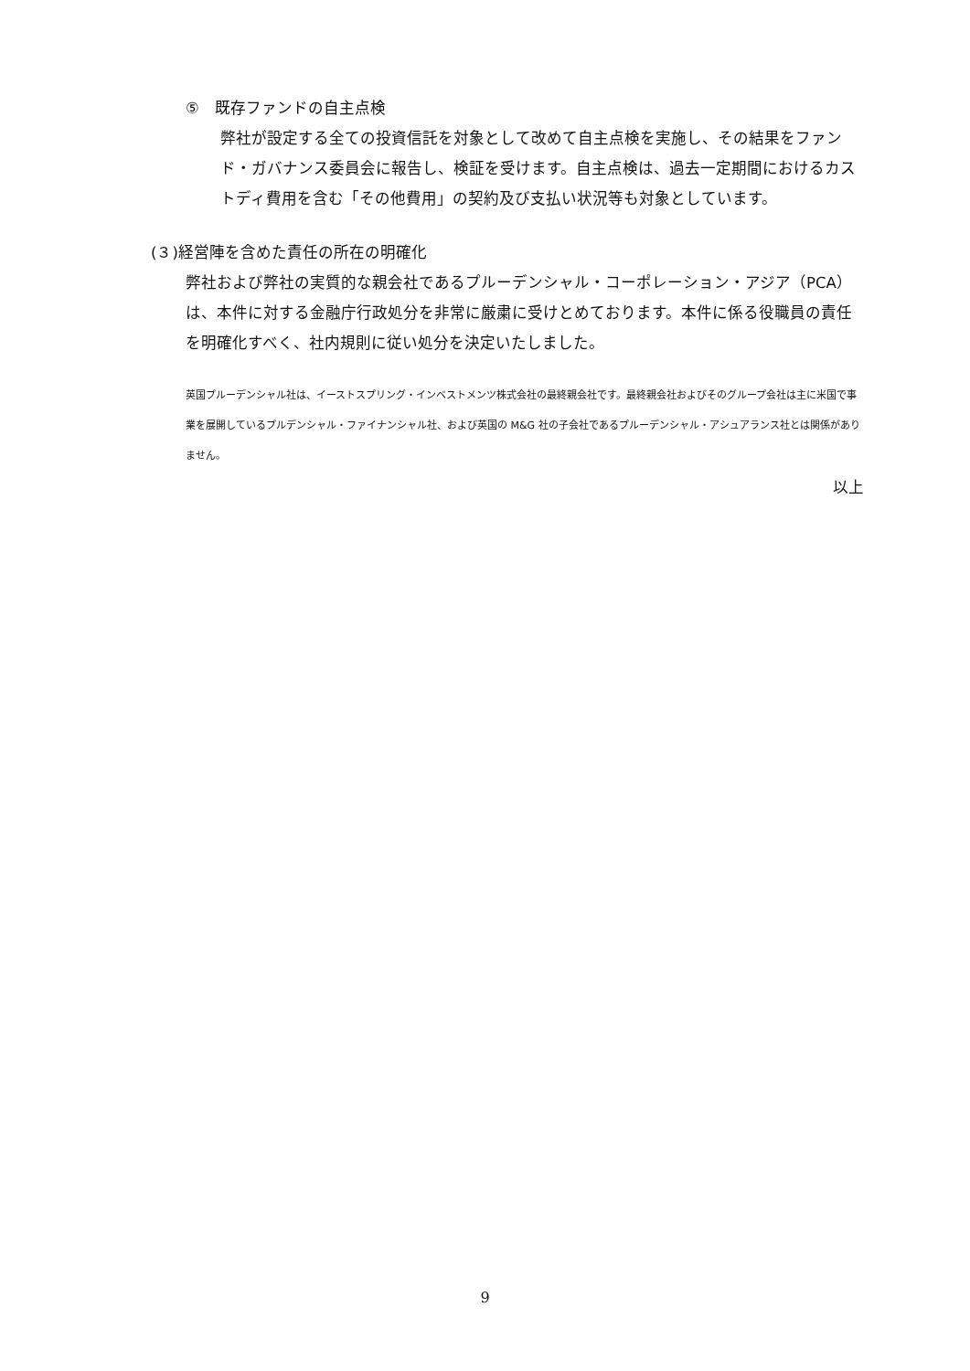⑤　既存ファンドの自主点検
弊社が設定する全ての投資信託を対象として改めて自主点検を実施し、その結果をファンド・ガバナンス委員会に報告し、検証を受けます。自主点検は、過去一定期間におけるカストディ費用を含む「その他費用」の契約及び支払い状況等も対象としています。
(３)経営陣を含めた責任の所在の明確化
弊社および弊社の実質的な親会社であるプルーデンシャル・コーポレーション・アジア（PCA）は、本件に対する金融庁行政処分を非常に厳粛に受けとめております。本件に係る役職員の責任を明確化すべく、社内規則に従い処分を決定いたしました。
英国プルーデンシャル社は、イーストスプリング・インベストメンツ株式会社の最終親会社です。最終親会社およびそのグループ会社は主に米国で事業を展開しているプルデンシャル・ファイナンシャル社、および英国の M&G 社の子会社であるプルーデンシャル・アシュアランス社とは関係がありません。
以上
9